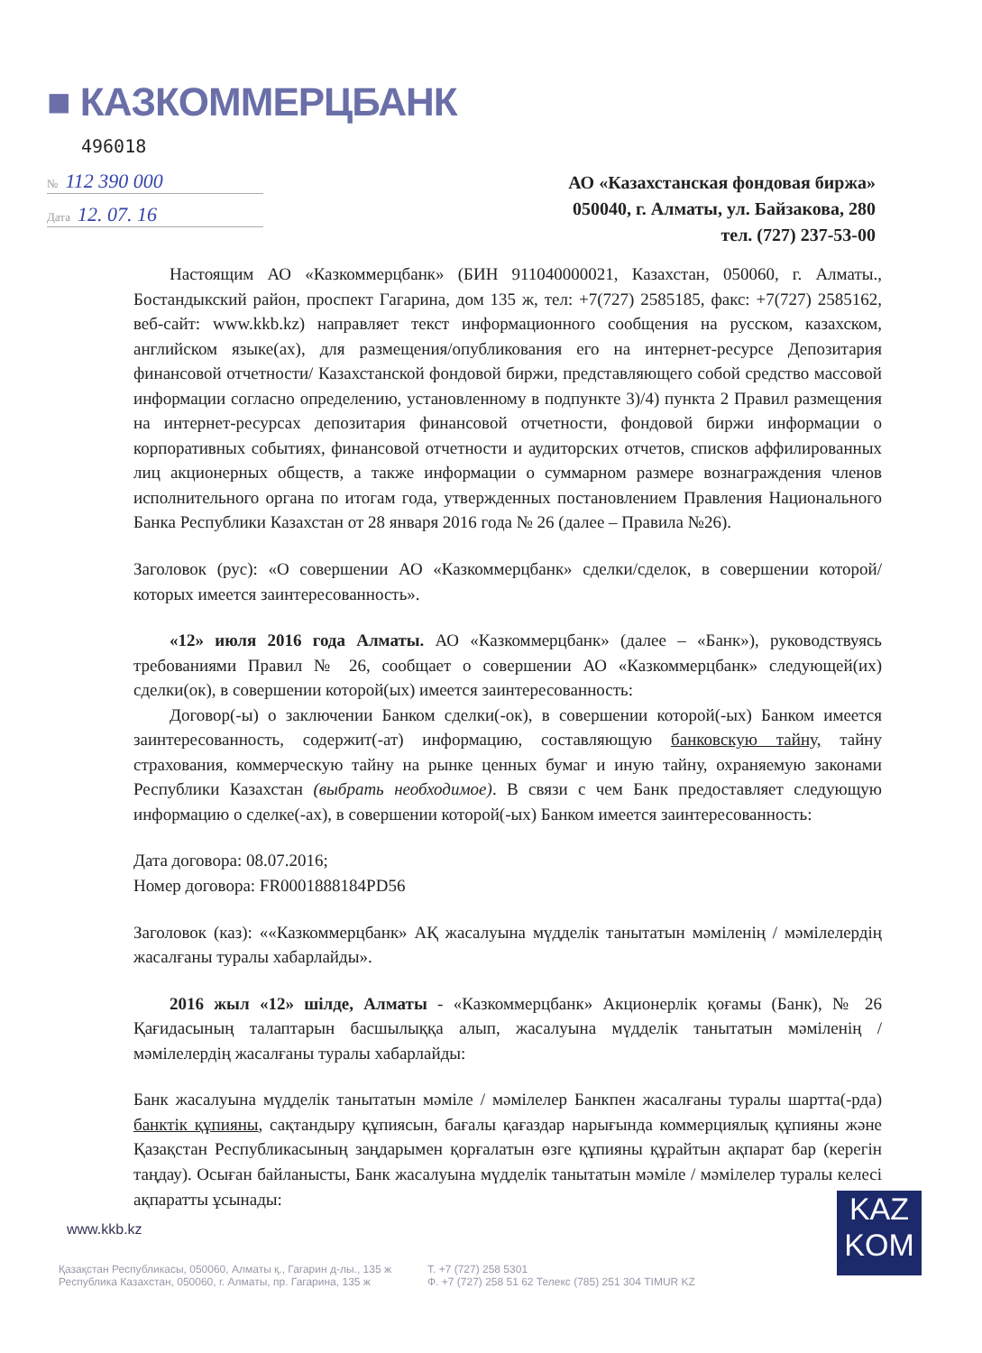■ КАЗКОММЕРЦБАНК
496018
№ 112 390 000
Дата 12. 07. 16
АО «Казахстанская фондовая биржа»
050040, г. Алматы, ул. Байзакова, 280
тел. (727) 237-53-00
Настоящим АО «Казкоммерцбанк» (БИН 911040000021, Казахстан, 050060, г. Алматы., Бостандыкский район, проспект Гагарина, дом 135 ж, тел: +7(727) 2585185, факс: +7(727) 2585162, веб-сайт: www.kkb.kz) направляет текст информационного сообщения на русском, казахском, английском языке(ах), для размещения/опубликования его на интернет-ресурсе Депозитария финансовой отчетности/ Казахстанской фондовой биржи, представляющего собой средство массовой информации согласно определению, установленному в подпункте 3)/4) пункта 2 Правил размещения на интернет-ресурсах депозитария финансовой отчетности, фондовой биржи информации о корпоративных событиях, финансовой отчетности и аудиторских отчетов, списков аффилированных лиц акционерных обществ, а также информации о суммарном размере вознаграждения членов исполнительного органа по итогам года, утвержденных постановлением Правления Национального Банка Республики Казахстан от 28 января 2016 года № 26 (далее – Правила №26).
Заголовок (рус): «О совершении АО «Казкоммерцбанк» сделки/сделок, в совершении которой/которых имеется заинтересованность».
«12» июля 2016 года Алматы. АО «Казкоммерцбанк» (далее – «Банк»), руководствуясь требованиями Правил № 26, сообщает о совершении АО «Казкоммерцбанк» следующей(их) сделки(ок), в совершении которой(ых) имеется заинтересованность:
Договор(-ы) о заключении Банком сделки(-ок), в совершении которой(-ых) Банком имеется заинтересованность, содержит(-ат) информацию, составляющую банковскую тайну, тайну страхования, коммерческую тайну на рынке ценных бумаг и иную тайну, охраняемую законами Республики Казахстан (выбрать необходимое). В связи с чем Банк предоставляет следующую информацию о сделке(-ах), в совершении которой(-ых) Банком имеется заинтересованность:
Дата договора: 08.07.2016;
Номер договора: FR0001888184PD56
Заголовок (каз): ««Казкоммерцбанк» АҚ жасалуына мүдделік танытатын мәміленің / мәмілелердің жасалғаны туралы хабарлайды».
2016 жыл «12» шілде, Алматы - «Казкоммерцбанк» Акционерлік қоғамы (Банк), № 26 Қағидасының талаптарын басшылыққа алып, жасалуына мүдделік танытатын мәміленің / мәмілелердің жасалғаны туралы хабарлайды:
Банк жасалуына мүдделік танытатын мәміле / мәмілелер Банкпен жасалғаны туралы шартта(-рда) банктік құпияны, сақтандыру құпиясын, бағалы қағаздар нарығында коммерциялық құпияны және Қазақстан Республикасының заңдарымен қорғалатын өзге құпияны құрайтын ақпарат бар (керегін таңдау). Осыған байланысты, Банк жасалуына мүдделік танытатын мәміле / мәмілелер туралы келесі ақпаратты ұсынады:
www.kkb.kz
KAZ
KOM
Қазақстан Республикасы, 050060, Алматы қ., Гагарин д-лы., 135 ж
Республика Казахстан, 050060, г. Алматы, пр. Гагарина, 135 ж
Т. +7 (727) 258 5301
Ф. +7 (727) 258 51 62 Телекс (785) 251 304 TIMUR KZ